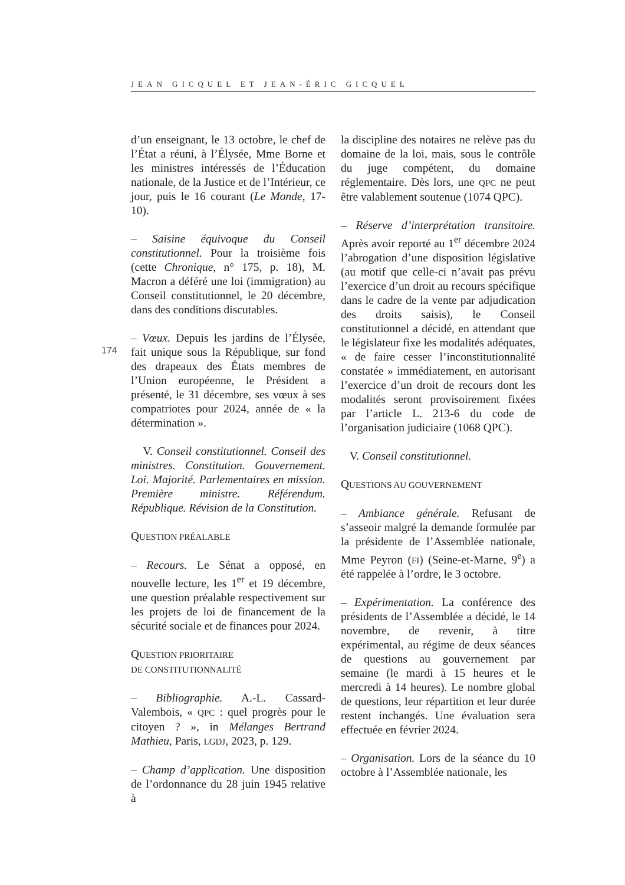JEAN GICQUEL ET JEAN-ÉRIC GICQUEL
174
d’un enseignant, le 13 octobre, le chef de l’État a réuni, à l’Élysée, Mme Borne et les ministres intéressés de l’Éducation nationale, de la Justice et de l’Intérieur, ce jour, puis le 16 courant (Le Monde, 17-10).
– Saisine équivoque du Conseil constitutionnel. Pour la troisième fois (cette Chronique, n° 175, p. 18), M. Macron a déféré une loi (immigration) au Conseil constitutionnel, le 20 décembre, dans des conditions discutables.
– Vœux. Depuis les jardins de l’Élysée, fait unique sous la République, sur fond des drapeaux des États membres de l’Union européenne, le Président a présenté, le 31 décembre, ses vœux à ses compatriotes pour 2024, année de « la détermination ».
V. Conseil constitutionnel. Conseil des ministres. Constitution. Gouvernement. Loi. Majorité. Parlementaires en mission. Première ministre. Référendum. République. Révision de la Constitution.
QUESTION PRÉALABLE
– Recours. Le Sénat a opposé, en nouvelle lecture, les 1<sup>er</sup> et 19 décembre, une question préalable respectivement sur les projets de loi de financement de la sécurité sociale et de finances pour 2024.
QUESTION PRIORITAIRE
DE CONSTITUTIONNALITÉ
– Bibliographie. A.-L. Cassard-Valembois, « QPC : quel progrès pour le citoyen ? », in Mélanges Bertrand Mathieu, Paris, LGDJ, 2023, p. 129.
– Champ d’application. Une disposition de l’ordonnance du 28 juin 1945 relative à
la discipline des notaires ne relève pas du domaine de la loi, mais, sous le contrôle du juge compétent, du domaine réglementaire. Dès lors, une QPC ne peut être valablement soutenue (1074 QPC).
– Réserve d’interprétation transitoire. Après avoir reporté au 1<sup>er</sup> décembre 2024 l’abrogation d’une disposition législative (au motif que celle-ci n’avait pas prévu l’exercice d’un droit au recours spécifique dans le cadre de la vente par adjudication des droits saisis), le Conseil constitutionnel a décidé, en attendant que le législateur fixe les modalités adéquates, « de faire cesser l’inconstitutionnalité constatée » immédiatement, en autorisant l’exercice d’un droit de recours dont les modalités seront provisoirement fixées par l’article L. 213-6 du code de l’organisation judiciaire (1068 QPC).
V. Conseil constitutionnel.
QUESTIONS AU GOUVERNEMENT
– Ambiance générale. Refusant de s’asseoir malgré la demande formulée par la présidente de l’Assemblée nationale, Mme Peyron (FI) (Seine-et-Marne, 9<sup>e</sup>) a été rappelée à l’ordre, le 3 octobre.
– Expérimentation. La conférence des présidents de l’Assemblée a décidé, le 14 novembre, de revenir, à titre expérimental, au régime de deux séances de questions au gouvernement par semaine (le mardi à 15 heures et le mercredi à 14 heures). Le nombre global de questions, leur répartition et leur durée restent inchangés. Une évaluation sera effectuée en février 2024.
– Organisation. Lors de la séance du 10 octobre à l’Assemblée nationale, les